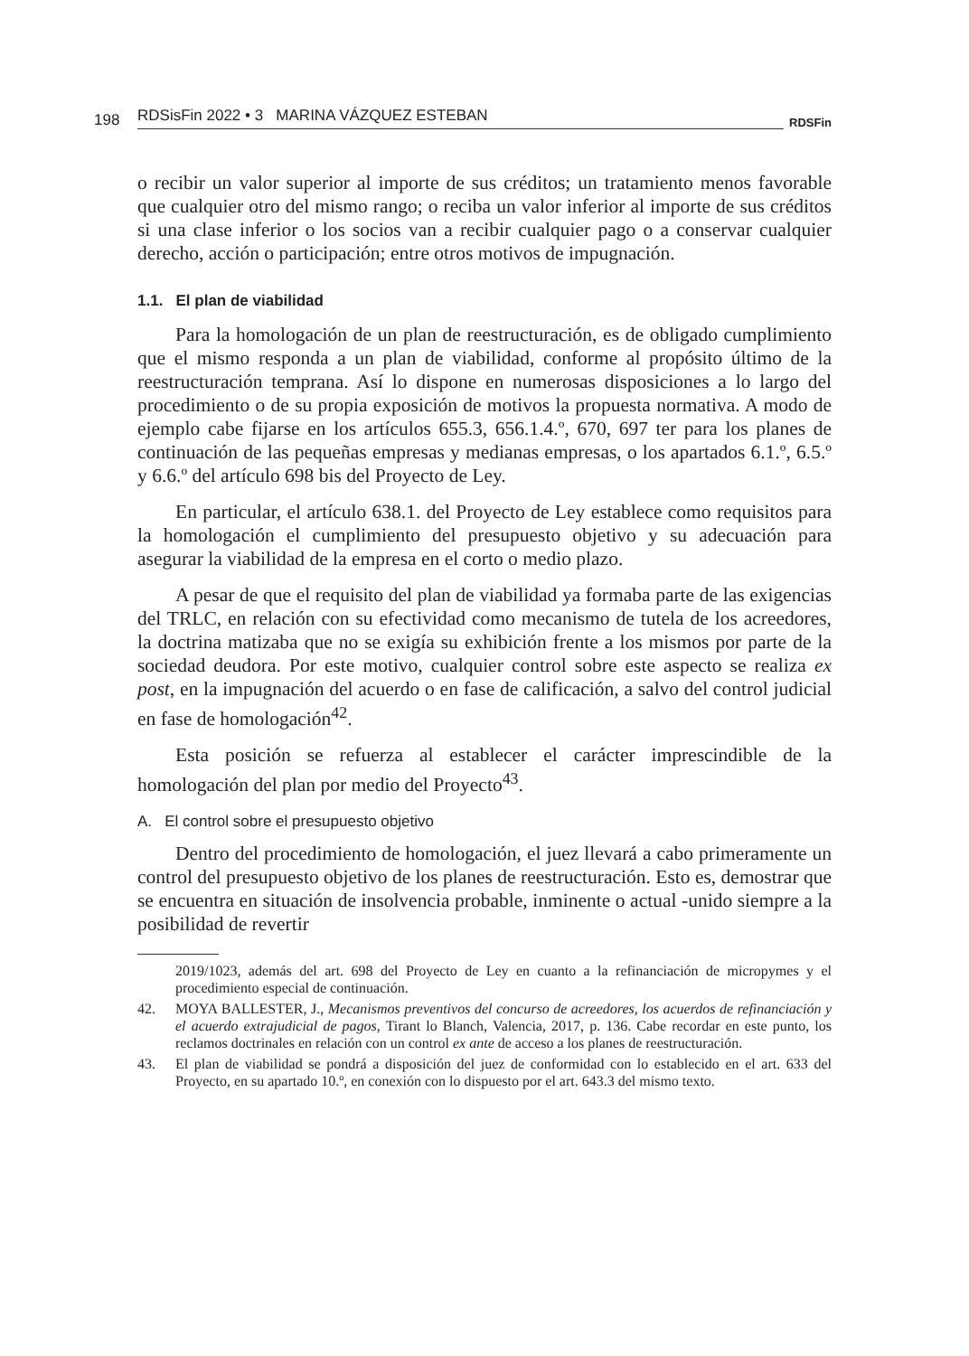198 RDSisFin 2022 • 3 MARINA VÁZQUEZ ESTEBAN RDSFin
o recibir un valor superior al importe de sus créditos; un tratamiento menos favorable que cualquier otro del mismo rango; o reciba un valor inferior al importe de sus créditos si una clase inferior o los socios van a recibir cualquier pago o a conservar cualquier derecho, acción o participación; entre otros motivos de impugnación.
1.1. El plan de viabilidad
Para la homologación de un plan de reestructuración, es de obligado cumplimiento que el mismo responda a un plan de viabilidad, conforme al propósito último de la reestructuración temprana. Así lo dispone en numerosas disposiciones a lo largo del procedimiento o de su propia exposición de motivos la propuesta normativa. A modo de ejemplo cabe fijarse en los artículos 655.3, 656.1.4.º, 670, 697 ter para los planes de continuación de las pequeñas empresas y medianas empresas, o los apartados 6.1.º, 6.5.º y 6.6.º del artículo 698 bis del Proyecto de Ley.
En particular, el artículo 638.1. del Proyecto de Ley establece como requisitos para la homologación el cumplimiento del presupuesto objetivo y su adecuación para asegurar la viabilidad de la empresa en el corto o medio plazo.
A pesar de que el requisito del plan de viabilidad ya formaba parte de las exigencias del TRLC, en relación con su efectividad como mecanismo de tutela de los acreedores, la doctrina matizaba que no se exigía su exhibición frente a los mismos por parte de la sociedad deudora. Por este motivo, cualquier control sobre este aspecto se realiza ex post, en la impugnación del acuerdo o en fase de calificación, a salvo del control judicial en fase de homologación<sup>42</sup>.
Esta posición se refuerza al establecer el carácter imprescindible de la homologación del plan por medio del Proyecto<sup>43</sup>.
A. El control sobre el presupuesto objetivo
Dentro del procedimiento de homologación, el juez llevará a cabo primeramente un control del presupuesto objetivo de los planes de reestructuración. Esto es, demostrar que se encuentra en situación de insolvencia probable, inminente o actual -unido siempre a la posibilidad de revertir
2019/1023, además del art. 698 del Proyecto de Ley en cuanto a la refinanciación de micropymes y el procedimiento especial de continuación.
42. MOYA BALLESTER, J., Mecanismos preventivos del concurso de acreedores, los acuerdos de refinanciación y el acuerdo extrajudicial de pagos, Tirant lo Blanch, Valencia, 2017, p. 136. Cabe recordar en este punto, los reclamos doctrinales en relación con un control ex ante de acceso a los planes de reestructuración.
43. El plan de viabilidad se pondrá a disposición del juez de conformidad con lo establecido en el art. 633 del Proyecto, en su apartado 10.º, en conexión con lo dispuesto por el art. 643.3 del mismo texto.